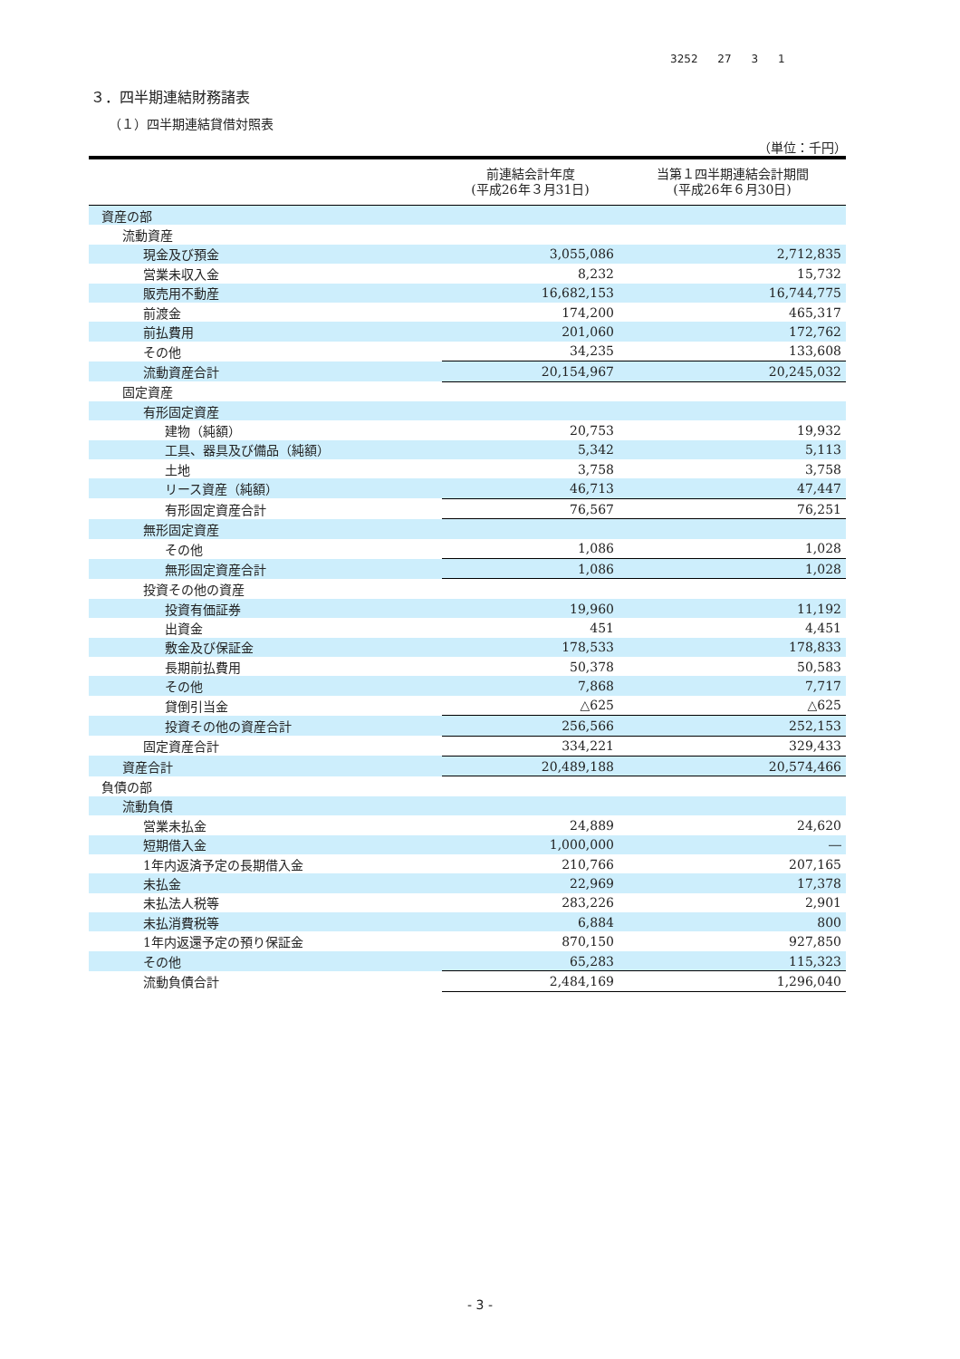3252 27 3 1
３．四半期連結財務諸表
（１）四半期連結貸借対照表
（単位：千円）
| | 前連結会計年度 (平成26年３月31日) | 当第１四半期連結会計期間 (平成26年６月30日) |
| --- | --- | --- |
| 資産の部 | | |
| 流動資産 | | |
| 現金及び預金 | 3,055,086 | 2,712,835 |
| 営業未収入金 | 8,232 | 15,732 |
| 販売用不動産 | 16,682,153 | 16,744,775 |
| 前渡金 | 174,200 | 465,317 |
| 前払費用 | 201,060 | 172,762 |
| その他 | 34,235 | 133,608 |
| 流動資産合計 | 20,154,967 | 20,245,032 |
| 固定資産 | | |
| 有形固定資産 | | |
| 建物（純額） | 20,753 | 19,932 |
| 工具、器具及び備品（純額） | 5,342 | 5,113 |
| 土地 | 3,758 | 3,758 |
| リース資産（純額） | 46,713 | 47,447 |
| 有形固定資産合計 | 76,567 | 76,251 |
| 無形固定資産 | | |
| その他 | 1,086 | 1,028 |
| 無形固定資産合計 | 1,086 | 1,028 |
| 投資その他の資産 | | |
| 投資有価証券 | 19,960 | 11,192 |
| 出資金 | 451 | 4,451 |
| 敷金及び保証金 | 178,533 | 178,833 |
| 長期前払費用 | 50,378 | 50,583 |
| その他 | 7,868 | 7,717 |
| 貸倒引当金 | △625 | △625 |
| 投資その他の資産合計 | 256,566 | 252,153 |
| 固定資産合計 | 334,221 | 329,433 |
| 資産合計 | 20,489,188 | 20,574,466 |
| 負債の部 | | |
| 流動負債 | | |
| 営業未払金 | 24,889 | 24,620 |
| 短期借入金 | 1,000,000 | ― |
| 1年内返済予定の長期借入金 | 210,766 | 207,165 |
| 未払金 | 22,969 | 17,378 |
| 未払法人税等 | 283,226 | 2,901 |
| 未払消費税等 | 6,884 | 800 |
| 1年内返還予定の預り保証金 | 870,150 | 927,850 |
| その他 | 65,283 | 115,323 |
| 流動負債合計 | 2,484,169 | 1,296,040 |
- 3 -